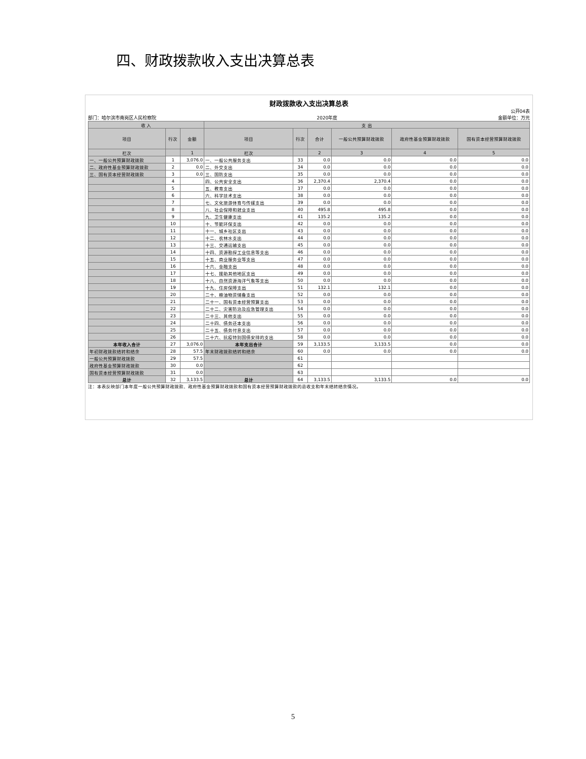四、财政拨款收入支出决算总表
财政拨款收入支出决算总表
公开04表
部门：哈尔滨市南岗区人民检察院 2020年度 金额单位：万元
| 收 入 | | | 支 出 | | | | | |
| --- | --- | --- | --- | --- | --- | --- | --- | --- |
| 项目 | 行次 | 金额 | 项目 | 行次 | 合计 | 一般公共预算财政拨款 | 政府性基金预算财政拨款 | 国有资本经营预算财政拨款 |
| 栏次 | | 1 | 栏次 | | 2 | 3 | 4 | 5 |
| 一、一般公共预算财政拨款 | 1 | 3,076.0 | 一、一般公共服务支出 | 33 | 0.0 | 0.0 | 0.0 | 0.0 |
| 二、政府性基金预算财政拨款 | 2 | 0.0 | 二、外交支出 | 34 | 0.0 | 0.0 | 0.0 | 0.0 |
| 三、国有资本经营财政拨款 | 3 | 0.0 | 三、国防支出 | 35 | 0.0 | 0.0 | 0.0 | 0.0 |
| | 4 | | 四、公共安全支出 | 36 | 2,370.4 | 2,370.4 | 0.0 | 0.0 |
| | 5 | | 五、教育支出 | 37 | 0.0 | 0.0 | 0.0 | 0.0 |
| | 6 | | 六、科学技术支出 | 38 | 0.0 | 0.0 | 0.0 | 0.0 |
| | 7 | | 七、文化旅游体育与传媒支出 | 39 | 0.0 | 0.0 | 0.0 | 0.0 |
| | 8 | | 八、社会保障和就业支出 | 40 | 495.8 | 495.8 | 0.0 | 0.0 |
| | 9 | | 九、卫生健康支出 | 41 | 135.2 | 135.2 | 0.0 | 0.0 |
| | 10 | | 十、节能环保支出 | 42 | 0.0 | 0.0 | 0.0 | 0.0 |
| | 11 | | 十一、城乡社区支出 | 43 | 0.0 | 0.0 | 0.0 | 0.0 |
| | 12 | | 十二、农林水支出 | 44 | 0.0 | 0.0 | 0.0 | 0.0 |
| | 13 | | 十三、交通运输支出 | 45 | 0.0 | 0.0 | 0.0 | 0.0 |
| | 14 | | 十四、资源勘探工业信息等支出 | 46 | 0.0 | 0.0 | 0.0 | 0.0 |
| | 15 | | 十五、商业服务业等支出 | 47 | 0.0 | 0.0 | 0.0 | 0.0 |
| | 16 | | 十六、金融支出 | 48 | 0.0 | 0.0 | 0.0 | 0.0 |
| | 17 | | 十七、援助其他地区支出 | 49 | 0.0 | 0.0 | 0.0 | 0.0 |
| | 18 | | 十八、自然资源海洋气象等支出 | 50 | 0.0 | 0.0 | 0.0 | 0.0 |
| | 19 | | 十九、住房保障支出 | 51 | 132.1 | 132.1 | 0.0 | 0.0 |
| | 20 | | 二十、粮油物资储备支出 | 52 | 0.0 | 0.0 | 0.0 | 0.0 |
| | 21 | | 二十一、国有资本经营预算支出 | 53 | 0.0 | 0.0 | 0.0 | 0.0 |
| | 22 | | 二十二、灾害防治及应急管理支出 | 54 | 0.0 | 0.0 | 0.0 | 0.0 |
| | 23 | | 二十三、其他支出 | 55 | 0.0 | 0.0 | 0.0 | 0.0 |
| | 24 | | 二十四、债务还本支出 | 56 | 0.0 | 0.0 | 0.0 | 0.0 |
| | 25 | | 二十五、债务付息支出 | 57 | 0.0 | 0.0 | 0.0 | 0.0 |
| | 26 | | 二十六、抗疫特别国债安排的支出 | 58 | 0.0 | 0.0 | 0.0 | 0.0 |
| 本年收入合计 | 27 | 3,076.0 | 本年支出合计 | 59 | 3,133.5 | 3,133.5 | 0.0 | 0.0 |
| 年初财政拨款结转和结余 | 28 | 57.5 | 年末财政拨款结转和结余 | 60 | 0.0 | 0.0 | 0.0 | 0.0 |
| 一般公共预算财政拨款 | 29 | 57.5 | | 61 | | | | |
| 政府性基金预算财政拨款 | 30 | 0.0 | | 62 | | | | |
| 国有资本经营预算财政拨款 | 31 | 0.0 | | 63 | | | | |
| 总计 | 32 | 3,133.5 | 总计 | 64 | 3,133.5 | 3,133.5 | 0.0 | 0.0 |
注：本表反映部门本年度一般公共预算财政拨款、政府性基金预算财政拨款和国有资本经营预算财政拨款的总收支和年末结转结余情况。
5